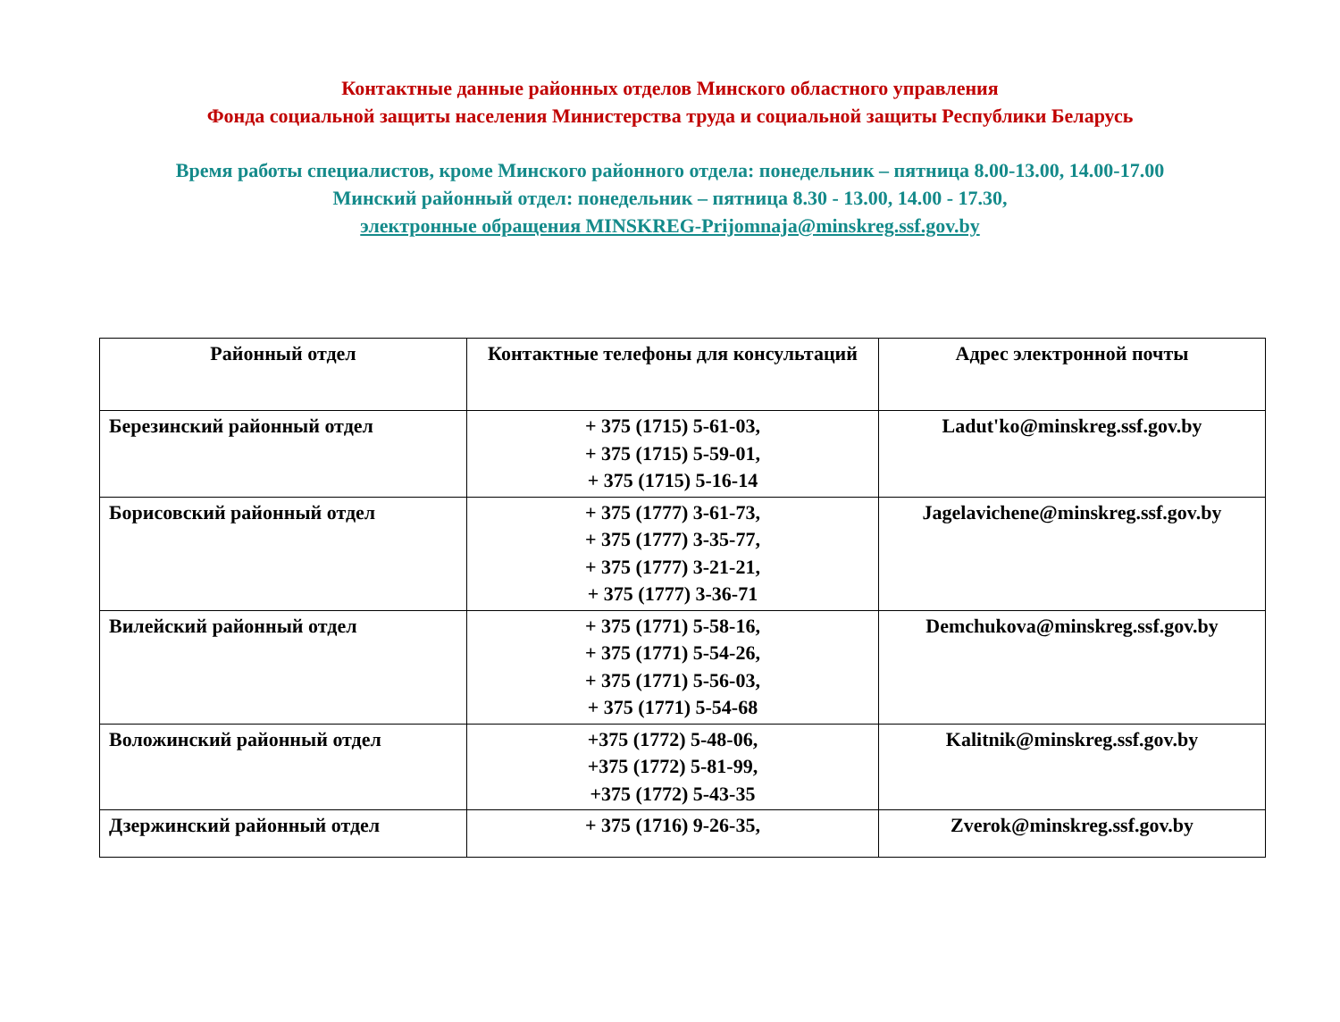Контактные данные районных отделов Минского областного управления
Фонда социальной защиты населения Министерства труда и социальной защиты Республики Беларусь
Время работы специалистов, кроме Минского районного отдела: понедельник – пятница 8.00-13.00, 14.00-17.00
Минский районный отдел: понедельник – пятница 8.30 - 13.00, 14.00 - 17.30,
электронные обращения MINSKREG-Prijomnaja@minskreg.ssf.gov.by
| Районный отдел | Контактные телефоны для консультаций | Адрес электронной почты |
| --- | --- | --- |
| Березинский районный отдел | + 375 (1715) 5-61-03, + 375 (1715) 5-59-01, + 375 (1715) 5-16-14 | Ladut'ko@minskreg.ssf.gov.by |
| Борисовский районный отдел | + 375 (1777) 3-61-73, + 375 (1777) 3-35-77, + 375 (1777) 3-21-21, + 375 (1777) 3-36-71 | Jagelavichene@minskreg.ssf.gov.by |
| Вилейский районный отдел | + 375 (1771) 5-58-16, + 375 (1771) 5-54-26, + 375 (1771) 5-56-03, + 375 (1771) 5-54-68 | Demchukova@minskreg.ssf.gov.by |
| Воложинский районный отдел | +375 (1772) 5-48-06, +375 (1772) 5-81-99, +375 (1772) 5-43-35 | Kalitnik@minskreg.ssf.gov.by |
| Дзержинский районный отдел | + 375 (1716) 9-26-35, | Zverok@minskreg.ssf.gov.by |